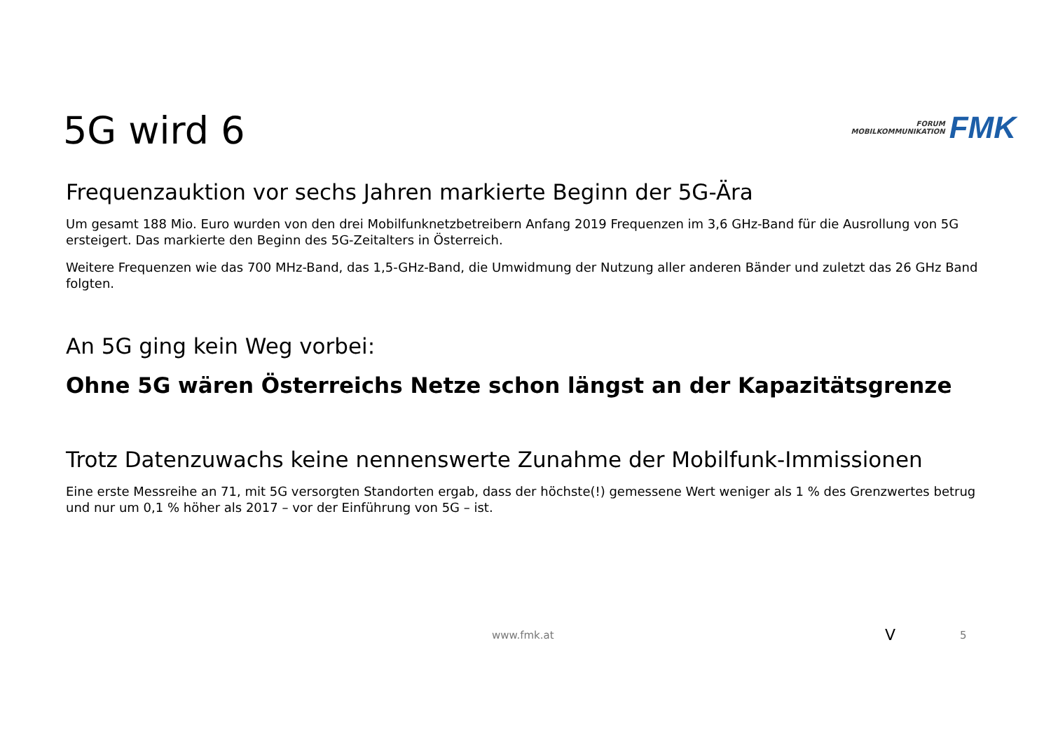5G wird 6
FORUM
MOBILKOMMUNIKATION
FMK
Frequenzauktion vor sechs Jahren markierte Beginn der 5G-Ära
Um gesamt 188 Mio. Euro wurden von den drei Mobilfunknetzbetreibern Anfang 2019 Frequenzen im 3,6 GHz-Band für die Ausrollung von 5G ersteigert. Das markierte den Beginn des 5G-Zeitalters in Österreich.
Weitere Frequenzen wie das 700 MHz-Band, das 1,5-GHz-Band, die Umwidmung der Nutzung aller anderen Bänder und zuletzt das 26 GHz Band folgten.
An 5G ging kein Weg vorbei:
Ohne 5G wären Österreichs Netze schon längst an der Kapazitätsgrenze
Trotz Datenzuwachs keine nennenswerte Zunahme der Mobilfunk-Immissionen
Eine erste Messreihe an 71, mit 5G versorgten Standorten ergab, dass der höchste(!) gemessene Wert weniger als 1 % des Grenzwertes betrug und nur um 0,1 % höher als 2017 – vor der Einführung von 5G – ist.
www.fmk.at V 5